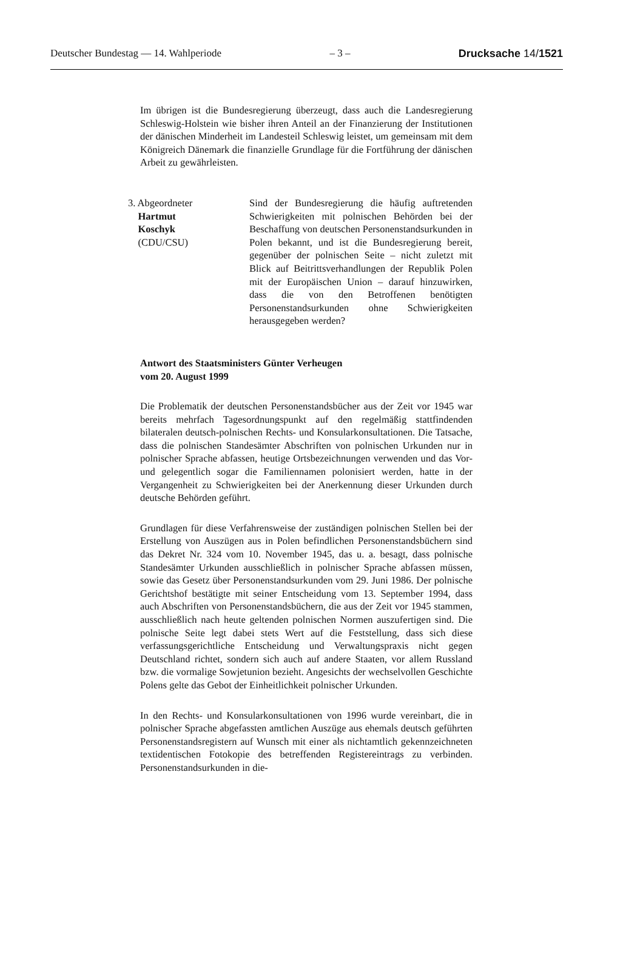Deutscher Bundestag — 14. Wahlperiode – 3 – Drucksache 14/1521
Im übrigen ist die Bundesregierung überzeugt, dass auch die Landesregierung Schleswig-Holstein wie bisher ihren Anteil an der Finanzierung der Institutionen der dänischen Minderheit im Landesteil Schleswig leistet, um gemeinsam mit dem Königreich Dänemark die finanzielle Grundlage für die Fortführung der dänischen Arbeit zu gewährleisten.
3. Abgeordneter
Hartmut
Koschyk
(CDU/CSU)
Sind der Bundesregierung die häufig auftretenden Schwierigkeiten mit polnischen Behörden bei der Beschaffung von deutschen Personenstandsurkunden in Polen bekannt, und ist die Bundesregierung bereit, gegenüber der polnischen Seite – nicht zuletzt mit Blick auf Beitrittsverhandlungen der Republik Polen mit der Europäischen Union – darauf hinzuwirken, dass die von den Betroffenen benötigten Personenstandsurkunden ohne Schwierigkeiten herausgegeben werden?
Antwort des Staatsministers Günter Verheugen
vom 20. August 1999
Die Problematik der deutschen Personenstandsbücher aus der Zeit vor 1945 war bereits mehrfach Tagesordnungspunkt auf den regelmäßig stattfindenden bilateralen deutsch-polnischen Rechts- und Konsularkonsultationen. Die Tatsache, dass die polnischen Standesämter Abschriften von polnischen Urkunden nur in polnischer Sprache abfassen, heutige Ortsbezeichnungen verwenden und das Vor- und gelegentlich sogar die Familiennamen polonisiert werden, hatte in der Vergangenheit zu Schwierigkeiten bei der Anerkennung dieser Urkunden durch deutsche Behörden geführt.
Grundlagen für diese Verfahrensweise der zuständigen polnischen Stellen bei der Erstellung von Auszügen aus in Polen befindlichen Personenstandsbüchern sind das Dekret Nr. 324 vom 10. November 1945, das u. a. besagt, dass polnische Standesämter Urkunden ausschließlich in polnischer Sprache abfassen müssen, sowie das Gesetz über Personenstandsurkunden vom 29. Juni 1986. Der polnische Gerichtshof bestätigte mit seiner Entscheidung vom 13. September 1994, dass auch Abschriften von Personenstandsbüchern, die aus der Zeit vor 1945 stammen, ausschließlich nach heute geltenden polnischen Normen auszufertigen sind. Die polnische Seite legt dabei stets Wert auf die Feststellung, dass sich diese verfassungsgerichtliche Entscheidung und Verwaltungspraxis nicht gegen Deutschland richtet, sondern sich auch auf andere Staaten, vor allem Russland bzw. die vormalige Sowjetunion bezieht. Angesichts der wechselvollen Geschichte Polens gelte das Gebot der Einheitlichkeit polnischer Urkunden.
In den Rechts- und Konsularkonsultationen von 1996 wurde vereinbart, die in polnischer Sprache abgefassten amtlichen Auszüge aus ehemals deutsch geführten Personenstandsregistern auf Wunsch mit einer als nichtamtlich gekennzeichneten textidentischen Fotokopie des betreffenden Registereintrags zu verbinden. Personenstandsurkunden in die-